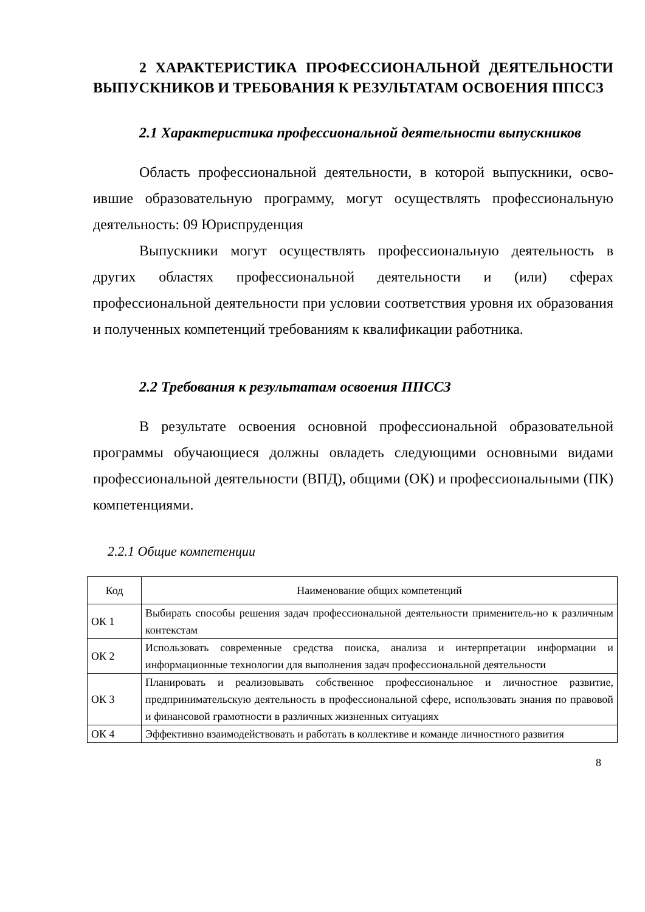2 ХАРАКТЕРИСТИКА ПРОФЕССИОНАЛЬНОЙ ДЕЯТЕЛЬНОСТИ ВЫПУСКНИКОВ И ТРЕБОВАНИЯ К РЕЗУЛЬТАТАМ ОСВОЕНИЯ ППССЗ
2.1 Характеристика профессиональной деятельности выпускников
Область профессиональной деятельности, в которой выпускники, осво-ившие образовательную программу, могут осуществлять профессиональную деятельность: 09 Юриспруденция
Выпускники могут осуществлять профессиональную деятельность в других областях профессиональной деятельности и (или) сферах профессиональной деятельности при условии соответствия уровня их образования и полученных компетенций требованиям к квалификации работника.
2.2 Требования к результатам освоения ППССЗ
В результате освоения основной профессиональной образовательной программы обучающиеся должны овладеть следующими основными видами профессиональной деятельности (ВПД), общими (ОК) и профессиональными (ПК) компетенциями.
2.2.1 Общие компетенции
| Код | Наименование общих компетенций |
| --- | --- |
| ОК 1 | Выбирать способы решения задач профессиональной деятельности применитель-но к различным контекстам |
| ОК 2 | Использовать современные средства поиска, анализа и интерпретации информации и информационные технологии для выполнения задач профессиональной деятельности |
| ОК 3 | Планировать и реализовывать собственное профессиональное и личностное развитие, предпринимательскую деятельность в профессиональной сфере, использовать знания по правовой и финансовой грамотности в различных жизненных ситуациях |
| ОК 4 | Эффективно взаимодействовать и работать в коллективе и команде личностного развития |
8